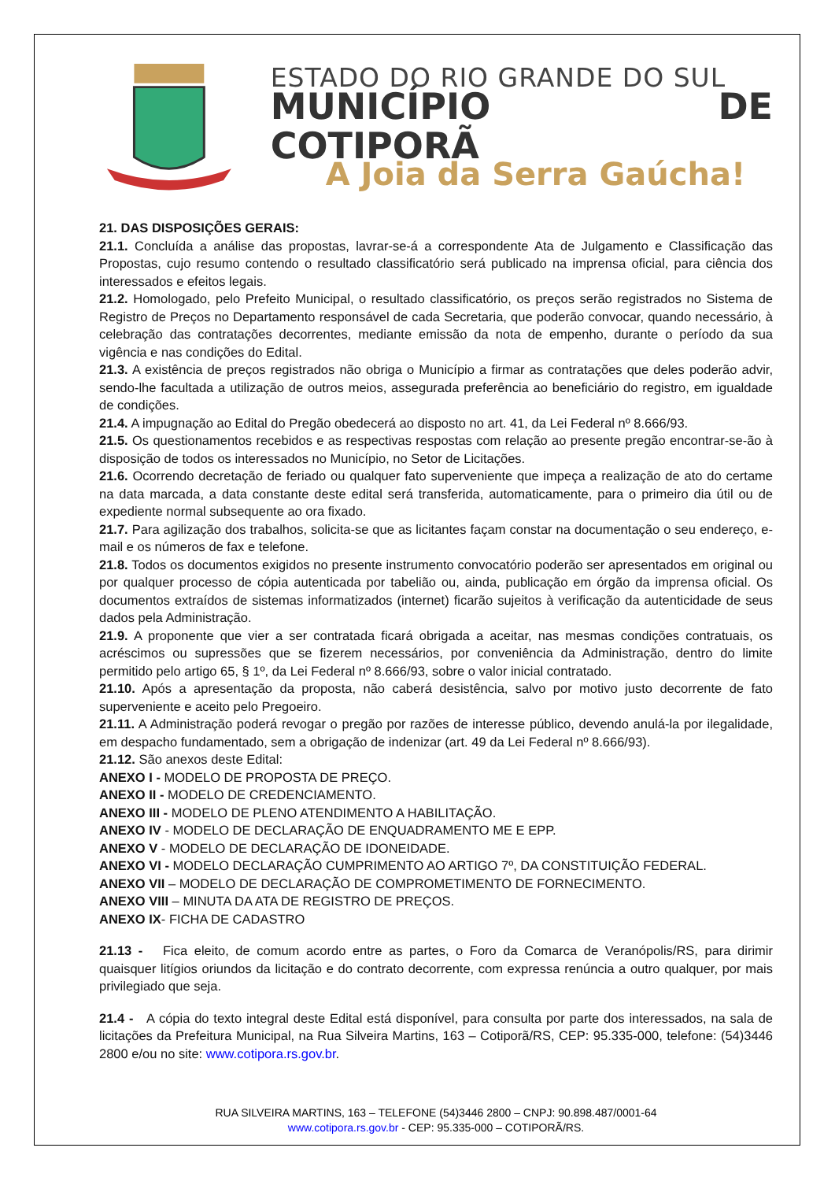ESTADO DO RIO GRANDE DO SUL
MUNICÍPIO DE COTIPORÃ
A Joia da Serra Gaúcha!
21. DAS DISPOSIÇÕES GERAIS:
21.1. Concluída a análise das propostas, lavrar-se-á a correspondente Ata de Julgamento e Classificação das Propostas, cujo resumo contendo o resultado classificatório será publicado na imprensa oficial, para ciência dos interessados e efeitos legais.
21.2. Homologado, pelo Prefeito Municipal, o resultado classificatório, os preços serão registrados no Sistema de Registro de Preços no Departamento responsável de cada Secretaria, que poderão convocar, quando necessário, à celebração das contratações decorrentes, mediante emissão da nota de empenho, durante o período da sua vigência e nas condições do Edital.
21.3. A existência de preços registrados não obriga o Município a firmar as contratações que deles poderão advir, sendo-lhe facultada a utilização de outros meios, assegurada preferência ao beneficiário do registro, em igualdade de condições.
21.4. A impugnação ao Edital do Pregão obedecerá ao disposto no art. 41, da Lei Federal nº 8.666/93.
21.5. Os questionamentos recebidos e as respectivas respostas com relação ao presente pregão encontrar-se-ão à disposição de todos os interessados no Município, no Setor de Licitações.
21.6. Ocorrendo decretação de feriado ou qualquer fato superveniente que impeça a realização de ato do certame na data marcada, a data constante deste edital será transferida, automaticamente, para o primeiro dia útil ou de expediente normal subsequente ao ora fixado.
21.7. Para agilização dos trabalhos, solicita-se que as licitantes façam constar na documentação o seu endereço, e-mail e os números de fax e telefone.
21.8. Todos os documentos exigidos no presente instrumento convocatório poderão ser apresentados em original ou por qualquer processo de cópia autenticada por tabelião ou, ainda, publicação em órgão da imprensa oficial. Os documentos extraídos de sistemas informatizados (internet) ficarão sujeitos à verificação da autenticidade de seus dados pela Administração.
21.9. A proponente que vier a ser contratada ficará obrigada a aceitar, nas mesmas condições contratuais, os acréscimos ou supressões que se fizerem necessários, por conveniência da Administração, dentro do limite permitido pelo artigo 65, § 1º, da Lei Federal nº 8.666/93, sobre o valor inicial contratado.
21.10. Após a apresentação da proposta, não caberá desistência, salvo por motivo justo decorrente de fato superveniente e aceito pelo Pregoeiro.
21.11. A Administração poderá revogar o pregão por razões de interesse público, devendo anulá-la por ilegalidade, em despacho fundamentado, sem a obrigação de indenizar (art. 49 da Lei Federal nº 8.666/93).
21.12. São anexos deste Edital:
ANEXO I - MODELO DE PROPOSTA DE PREÇO.
ANEXO II - MODELO DE CREDENCIAMENTO.
ANEXO III - MODELO DE PLENO ATENDIMENTO A HABILITAÇÃO.
ANEXO IV - MODELO DE DECLARAÇÃO DE ENQUADRAMENTO ME E EPP.
ANEXO V - MODELO DE DECLARAÇÃO DE IDONEIDADE.
ANEXO VI - MODELO DECLARAÇÃO CUMPRIMENTO AO ARTIGO 7º, DA CONSTITUIÇÃO FEDERAL.
ANEXO VII – MODELO DE DECLARAÇÃO DE COMPROMETIMENTO DE FORNECIMENTO.
ANEXO VIII – MINUTA DA ATA DE REGISTRO DE PREÇOS.
ANEXO IX- FICHA DE CADASTRO
21.13 - Fica eleito, de comum acordo entre as partes, o Foro da Comarca de Veranópolis/RS, para dirimir quaisquer litígios oriundos da licitação e do contrato decorrente, com expressa renúncia a outro qualquer, por mais privilegiado que seja.
21.4 - A cópia do texto integral deste Edital está disponível, para consulta por parte dos interessados, na sala de licitações da Prefeitura Municipal, na Rua Silveira Martins, 163 – Cotiporã/RS, CEP: 95.335-000, telefone: (54)3446 2800 e/ou no site: www.cotipora.rs.gov.br.
RUA SILVEIRA MARTINS, 163 – TELEFONE (54)3446 2800 – CNPJ: 90.898.487/0001-64
www.cotipora.rs.gov.br - CEP: 95.335-000 – COTIPORÃ/RS.